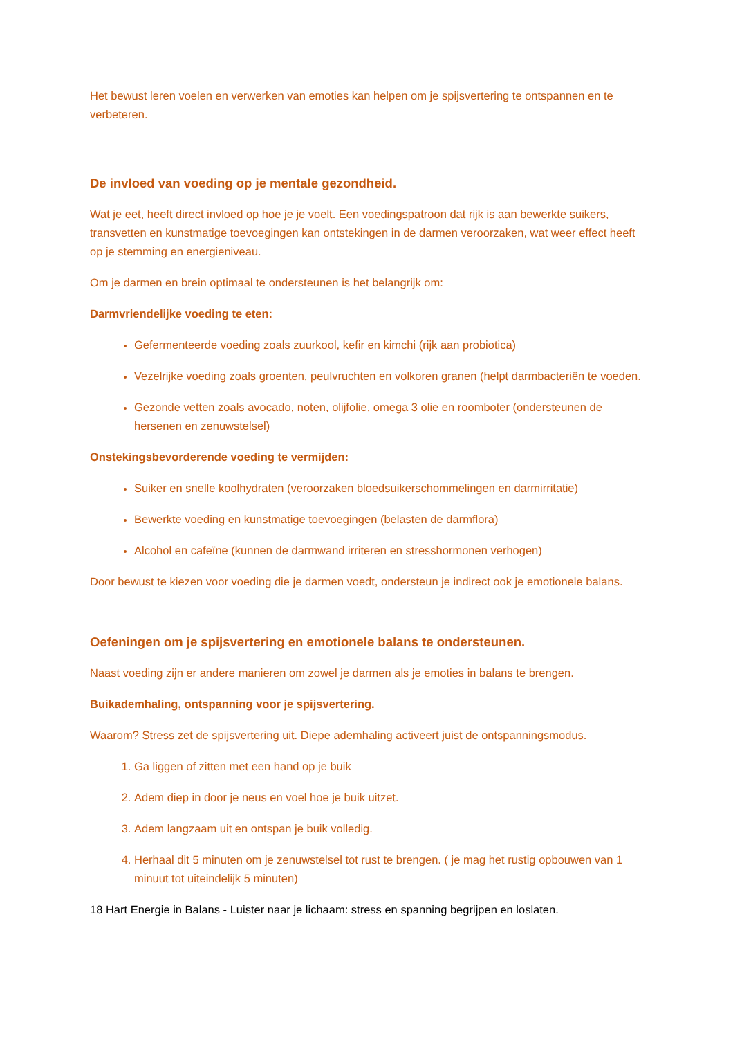Het bewust leren voelen en verwerken van emoties kan helpen om je spijsvertering te ontspannen en te verbeteren.
De invloed van voeding op je mentale gezondheid.
Wat je eet, heeft direct invloed op hoe je je voelt. Een voedingspatroon dat rijk is aan bewerkte suikers, transvetten en kunstmatige toevoegingen kan ontstekingen in de darmen veroorzaken, wat weer effect heeft op je stemming en energieniveau.
Om je darmen en brein optimaal te ondersteunen is het belangrijk om:
Darmvriendelijke voeding te eten:
Gefermenteerde voeding zoals zuurkool, kefir en kimchi (rijk aan probiotica)
Vezelrijke voeding zoals groenten, peulvruchten en volkoren granen (helpt darmbacteriën te voeden.
Gezonde vetten zoals avocado, noten, olijfolie, omega 3 olie en roomboter (ondersteunen de hersenen en zenuwstelsel)
Onstekingsbevorderende voeding te vermijden:
Suiker en snelle koolhydraten (veroorzaken bloedsuikerschommelingen en darmirritatie)
Bewerkte voeding en kunstmatige toevoegingen (belasten de darmflora)
Alcohol en cafeïne (kunnen de darmwand irriteren en stresshormonen verhogen)
Door bewust te kiezen voor voeding die je darmen voedt, ondersteun je indirect ook je emotionele balans.
Oefeningen om je spijsvertering en emotionele balans te ondersteunen.
Naast voeding zijn er andere manieren om zowel je darmen als je emoties in balans te brengen.
Buikademhaling, ontspanning voor je spijsvertering.
Waarom? Stress zet de spijsvertering uit. Diepe ademhaling activeert juist de ontspanningsmodus.
Ga liggen of zitten met een hand op je buik
Adem diep in door je neus en voel hoe je buik uitzet.
Adem langzaam uit en ontspan je buik volledig.
Herhaal dit 5 minuten om je zenuwstelsel tot rust te brengen. ( je mag het rustig opbouwen van 1 minuut tot uiteindelijk 5 minuten)
18 Hart Energie in Balans - Luister naar je lichaam: stress en spanning begrijpen en loslaten.